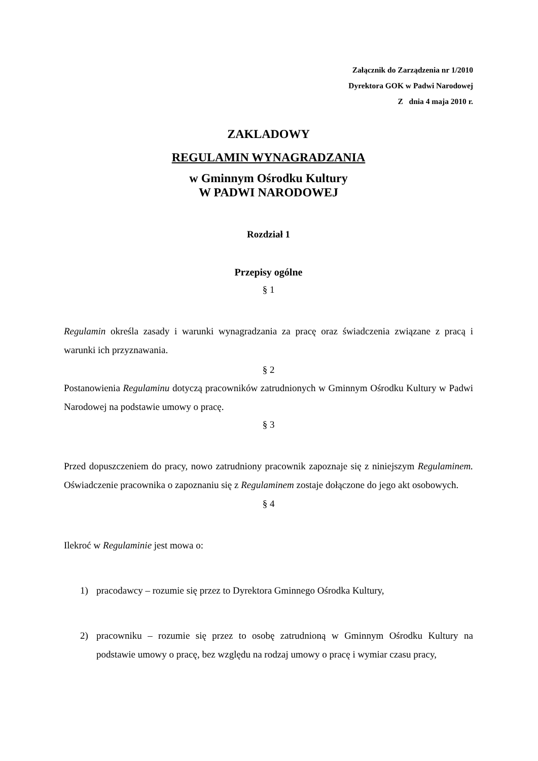Załącznik do Zarządzenia nr 1/2010
Dyrektora GOK w Padwi Narodowej
Z dnia 4 maja 2010 r.
ZAKLADOWY
REGULAMIN WYNAGRADZANIA
w Gminnym Ośrodku Kultury
W PADWI NARODOWEJ
Rozdział 1
Przepisy ogólne
§ 1
Regulamin określa zasady i warunki wynagradzania za pracę oraz świadczenia związane z pracą i warunki ich przyznawania.
§ 2
Postanowienia Regulaminu dotyczą pracowników zatrudnionych w Gminnym Ośrodku Kultury w Padwi Narodowej na podstawie umowy o pracę.
§ 3
Przed dopuszczeniem do pracy, nowo zatrudniony pracownik zapoznaje się z niniejszym Regulaminem. Oświadczenie pracownika o zapoznaniu się z Regulaminem zostaje dołączone do jego akt osobowych.
§ 4
Ilekroć w Regulaminie jest mowa o:
1) pracodawcy – rozumie się przez to Dyrektora Gminnego Ośrodka Kultury,
2) pracowniku – rozumie się przez to osobę zatrudnioną w Gminnym Ośrodku Kultury na podstawie umowy o pracę, bez względu na rodzaj umowy o pracę i wymiar czasu pracy,